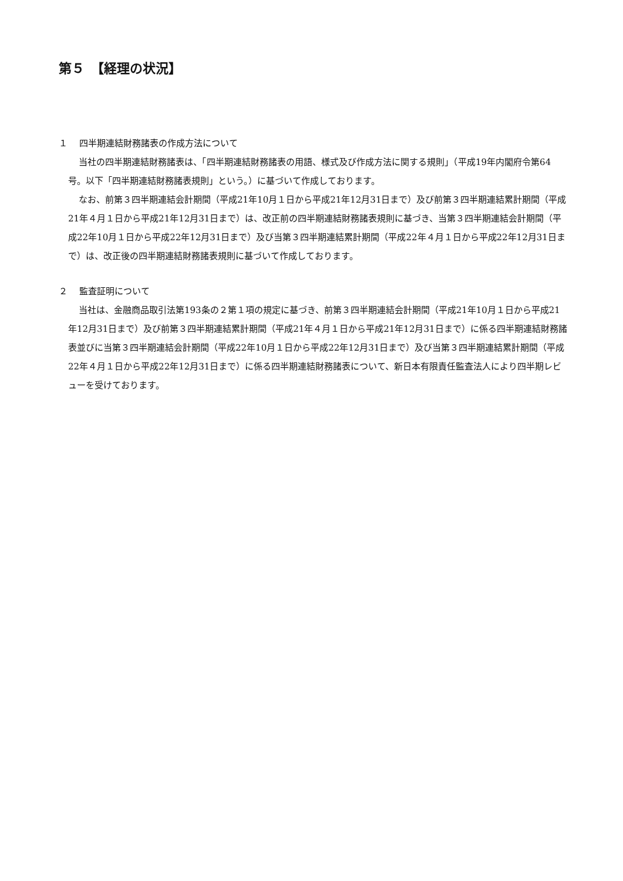第５　【経理の状況】
１　 四半期連結財務諸表の作成方法について
当社の四半期連結財務諸表は、「四半期連結財務諸表の用語、様式及び作成方法に関する規則」（平成19年内閣府令第64号。以下「四半期連結財務諸表規則」という。）に基づいて作成しております。
なお、前第３四半期連結会計期間（平成21年10月１日から平成21年12月31日まで）及び前第３四半期連結累計期間（平成21年４月１日から平成21年12月31日まで）は、改正前の四半期連結財務諸表規則に基づき、当第３四半期連結会計期間（平成22年10月１日から平成22年12月31日まで）及び当第３四半期連結累計期間（平成22年４月１日から平成22年12月31日まで）は、改正後の四半期連結財務諸表規則に基づいて作成しております。
２　 監査証明について
当社は、金融商品取引法第193条の２第１項の規定に基づき、前第３四半期連結会計期間（平成21年10月１日から平成21年12月31日まで）及び前第３四半期連結累計期間（平成21年４月１日から平成21年12月31日まで）に係る四半期連結財務諸表並びに当第３四半期連結会計期間（平成22年10月１日から平成22年12月31日まで）及び当第３四半期連結累計期間（平成22年４月１日から平成22年12月31日まで）に係る四半期連結財務諸表について、新日本有限責任監査法人により四半期レビューを受けております。